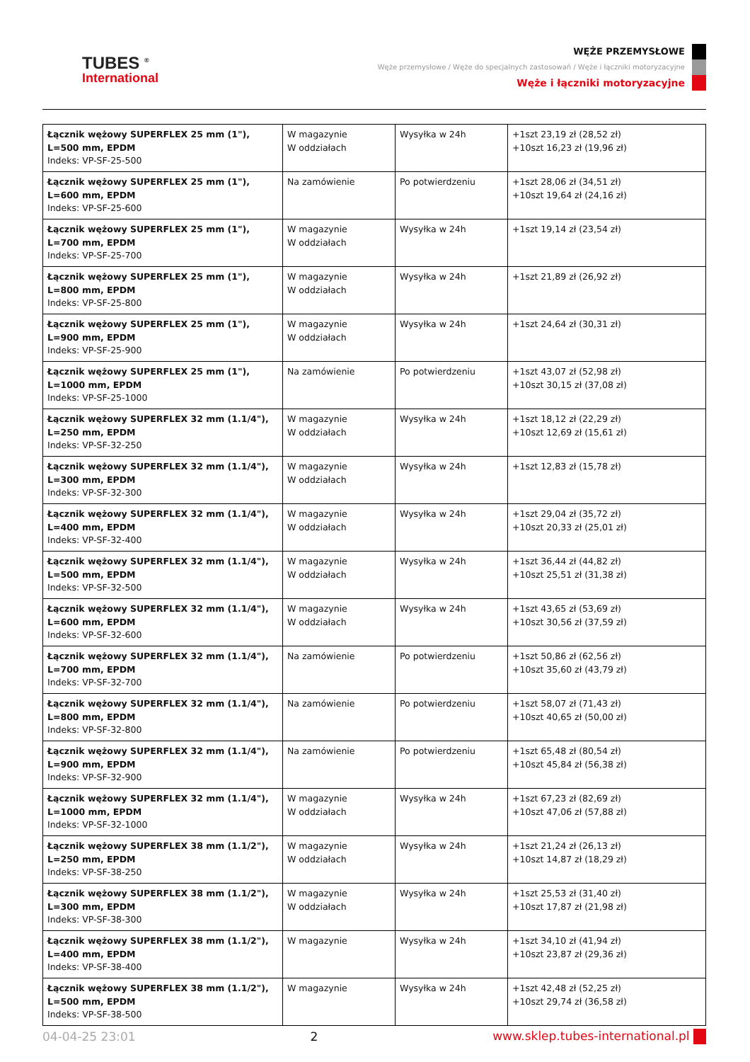TUBES <sup>®</sup>
International
WĘŻE PRZEMYSŁOWE
Węże przemysłowe / Węże do specjalnych zastosowań / Węże i łączniki motoryzacyjne
Węże i łączniki motoryzacyjne
| Łącznik wężowy SUPERFLEX 25 mm (1"), L=500 mm, EPDM Indeks: VP-SF-25-500 | W magazynie W oddziałach | Wysyłka w 24h | +1szt 23,19 zł (28,52 zł) +10szt 16,23 zł (19,96 zł) |
| Łącznik wężowy SUPERFLEX 25 mm (1"), L=600 mm, EPDM Indeks: VP-SF-25-600 | Na zamówienie | Po potwierdzeniu | +1szt 28,06 zł (34,51 zł) +10szt 19,64 zł (24,16 zł) |
| Łącznik wężowy SUPERFLEX 25 mm (1"), L=700 mm, EPDM Indeks: VP-SF-25-700 | W magazynie W oddziałach | Wysyłka w 24h | +1szt 19,14 zł (23,54 zł) |
| Łącznik wężowy SUPERFLEX 25 mm (1"), L=800 mm, EPDM Indeks: VP-SF-25-800 | W magazynie W oddziałach | Wysyłka w 24h | +1szt 21,89 zł (26,92 zł) |
| Łącznik wężowy SUPERFLEX 25 mm (1"), L=900 mm, EPDM Indeks: VP-SF-25-900 | W magazynie W oddziałach | Wysyłka w 24h | +1szt 24,64 zł (30,31 zł) |
| Łącznik wężowy SUPERFLEX 25 mm (1"), L=1000 mm, EPDM Indeks: VP-SF-25-1000 | Na zamówienie | Po potwierdzeniu | +1szt 43,07 zł (52,98 zł) +10szt 30,15 zł (37,08 zł) |
| Łącznik wężowy SUPERFLEX 32 mm (1.1/4"), L=250 mm, EPDM Indeks: VP-SF-32-250 | W magazynie W oddziałach | Wysyłka w 24h | +1szt 18,12 zł (22,29 zł) +10szt 12,69 zł (15,61 zł) |
| Łącznik wężowy SUPERFLEX 32 mm (1.1/4"), L=300 mm, EPDM Indeks: VP-SF-32-300 | W magazynie W oddziałach | Wysyłka w 24h | +1szt 12,83 zł (15,78 zł) |
| Łącznik wężowy SUPERFLEX 32 mm (1.1/4"), L=400 mm, EPDM Indeks: VP-SF-32-400 | W magazynie W oddziałach | Wysyłka w 24h | +1szt 29,04 zł (35,72 zł) +10szt 20,33 zł (25,01 zł) |
| Łącznik wężowy SUPERFLEX 32 mm (1.1/4"), L=500 mm, EPDM Indeks: VP-SF-32-500 | W magazynie W oddziałach | Wysyłka w 24h | +1szt 36,44 zł (44,82 zł) +10szt 25,51 zł (31,38 zł) |
| Łącznik wężowy SUPERFLEX 32 mm (1.1/4"), L=600 mm, EPDM Indeks: VP-SF-32-600 | W magazynie W oddziałach | Wysyłka w 24h | +1szt 43,65 zł (53,69 zł) +10szt 30,56 zł (37,59 zł) |
| Łącznik wężowy SUPERFLEX 32 mm (1.1/4"), L=700 mm, EPDM Indeks: VP-SF-32-700 | Na zamówienie | Po potwierdzeniu | +1szt 50,86 zł (62,56 zł) +10szt 35,60 zł (43,79 zł) |
| Łącznik wężowy SUPERFLEX 32 mm (1.1/4"), L=800 mm, EPDM Indeks: VP-SF-32-800 | Na zamówienie | Po potwierdzeniu | +1szt 58,07 zł (71,43 zł) +10szt 40,65 zł (50,00 zł) |
| Łącznik wężowy SUPERFLEX 32 mm (1.1/4"), L=900 mm, EPDM Indeks: VP-SF-32-900 | Na zamówienie | Po potwierdzeniu | +1szt 65,48 zł (80,54 zł) +10szt 45,84 zł (56,38 zł) |
| Łącznik wężowy SUPERFLEX 32 mm (1.1/4"), L=1000 mm, EPDM Indeks: VP-SF-32-1000 | W magazynie W oddziałach | Wysyłka w 24h | +1szt 67,23 zł (82,69 zł) +10szt 47,06 zł (57,88 zł) |
| Łącznik wężowy SUPERFLEX 38 mm (1.1/2"), L=250 mm, EPDM Indeks: VP-SF-38-250 | W magazynie W oddziałach | Wysyłka w 24h | +1szt 21,24 zł (26,13 zł) +10szt 14,87 zł (18,29 zł) |
| Łącznik wężowy SUPERFLEX 38 mm (1.1/2"), L=300 mm, EPDM Indeks: VP-SF-38-300 | W magazynie W oddziałach | Wysyłka w 24h | +1szt 25,53 zł (31,40 zł) +10szt 17,87 zł (21,98 zł) |
| Łącznik wężowy SUPERFLEX 38 mm (1.1/2"), L=400 mm, EPDM Indeks: VP-SF-38-400 | W magazynie | Wysyłka w 24h | +1szt 34,10 zł (41,94 zł) +10szt 23,87 zł (29,36 zł) |
| Łącznik wężowy SUPERFLEX 38 mm (1.1/2"), L=500 mm, EPDM Indeks: VP-SF-38-500 | W magazynie | Wysyłka w 24h | +1szt 42,48 zł (52,25 zł) +10szt 29,74 zł (36,58 zł) |
04-04-25 23:01 2 www.sklep.tubes-international.pl